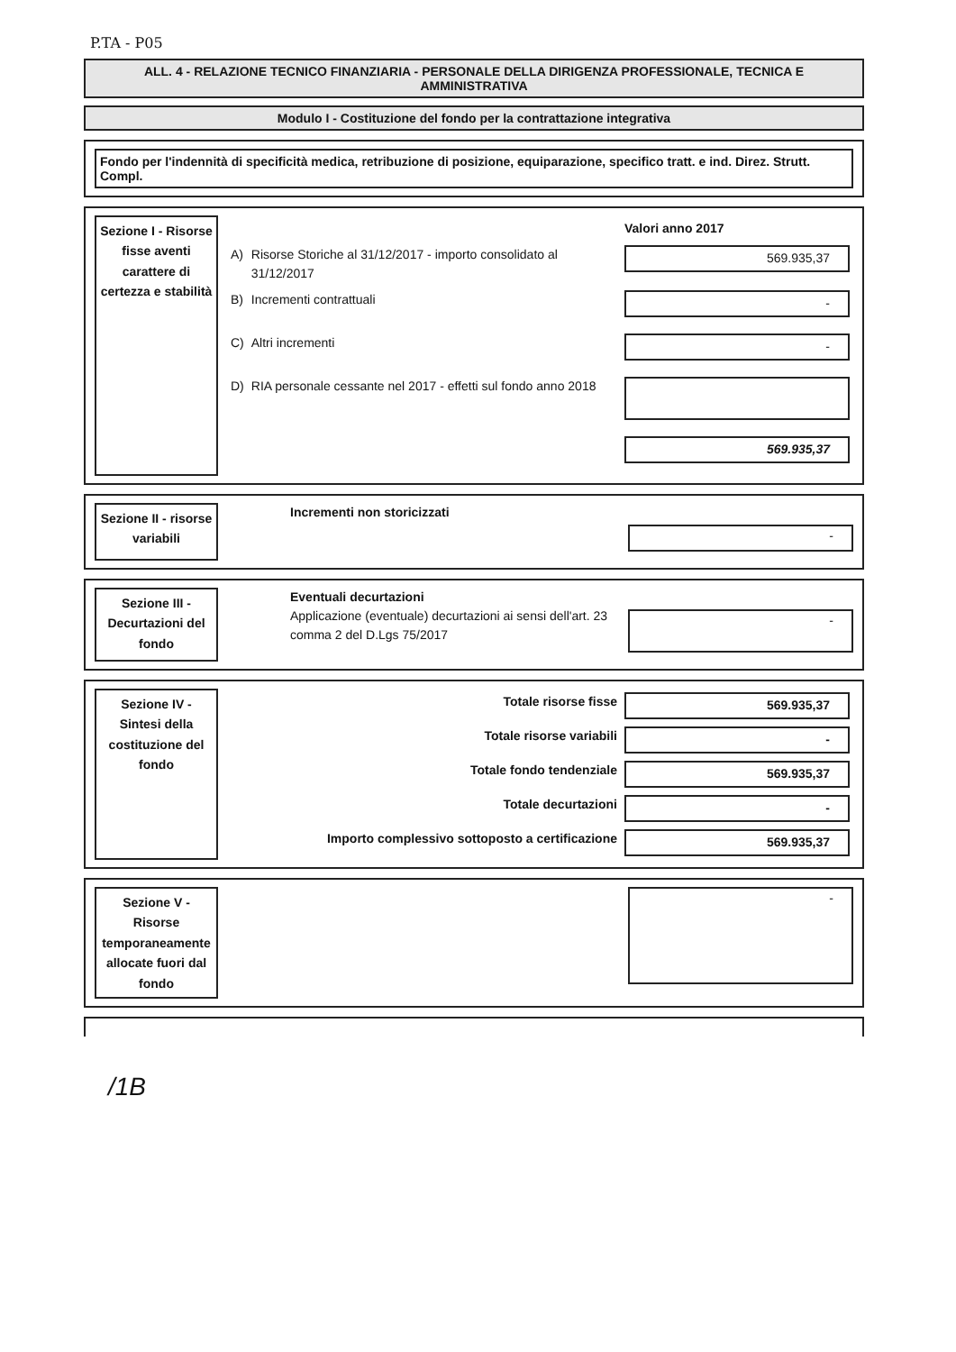P.TA - P05
ALL. 4 - RELAZIONE TECNICO FINANZIARIA - PERSONALE DELLA DIRIGENZA PROFESSIONALE, TECNICA E AMMINISTRATIVA
Modulo I - Costituzione del fondo per la contrattazione integrativa
Fondo per l'indennità di specificità medica, retribuzione di posizione, equiparazione, specifico tratt. e ind. Direz. Strutt. Compl.
Sezione I - Risorse fisse aventi carattere di certezza e stabilità
| | | Valori anno 2017 |
| A) | Risorse Storiche al 31/12/2017 - importo consolidato al 31/12/2017 | 569.935,37 |
| B) | Incrementi contrattuali | - |
| C) | Altri incrementi | - |
| D) | RIA personale cessante nel 2017 - effetti sul fondo anno 2018 | |
| | | 569.935,37 |
Sezione II - risorse variabili
Incrementi non storicizzati
-
Sezione III - Decurtazioni del fondo
Eventuali decurtazioni
Applicazione (eventuale) decurtazioni ai sensi dell'art. 23 comma 2 del D.Lgs 75/2017
-
Sezione IV - Sintesi della costituzione del fondo
| Totale risorse fisse | 569.935,37 |
| Totale risorse variabili | - |
| Totale fondo tendenziale | 569.935,37 |
| Totale decurtazioni | - |
| Importo complessivo sottoposto a certificazione | 569.935,37 |
Sezione V - Risorse temporaneamente allocate fuori dal fondo
-
/1B